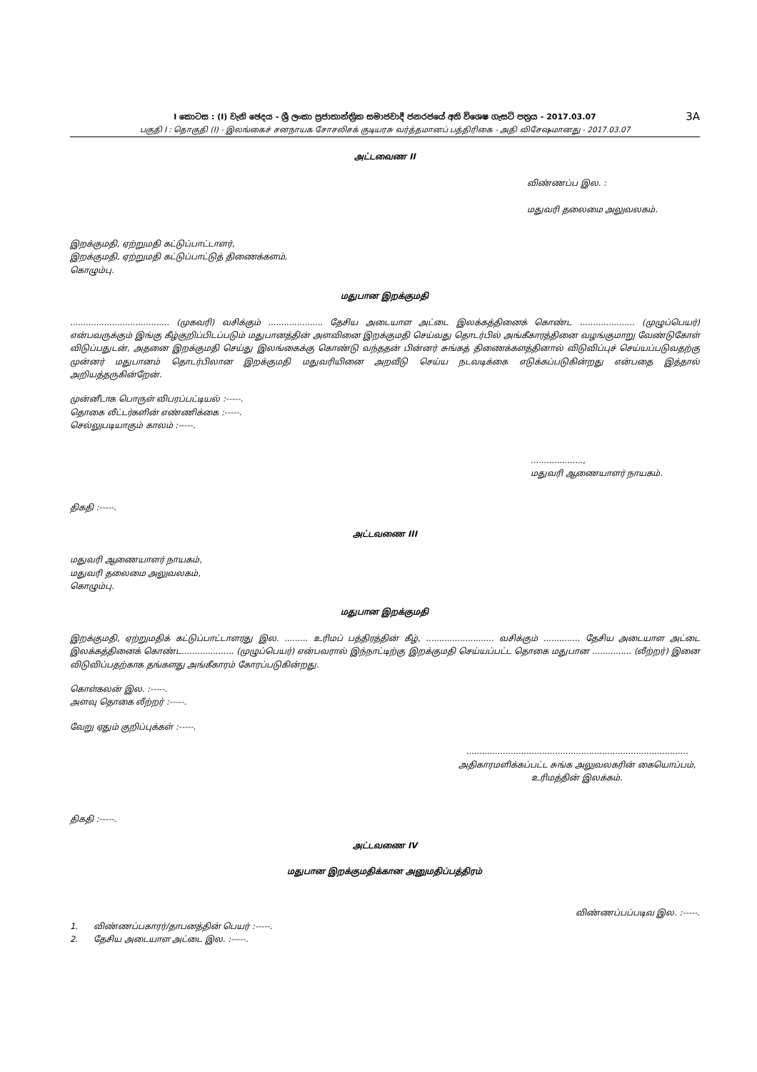I කොටස : (I) වැනි ඡෙදය - ශ්‍රී ලංකා ප්‍රජාතාන්ත්‍රික සමාජවාදී ජනරජයේ අති විශෙෂ ගැසට් පත්‍රය - 2017.03.07 3A
பகுதி I : தொகுதி (I) - இலங்கைச் சனநாயக சோசலிசக் குடியரசு வர்த்தமானப் பத்திரிகை - அதி விசேஷமானது - 2017.03.07
அட்டவைண II
விண்ணப்ப இல. :
மதுவரி தலைமை அலுவலகம்.
இறக்குமதி, ஏற்றுமதி கட்டுப்பாட்டாளர்,
இறக்குமதி, ஏற்றுமதி கட்டுப்பாட்டுத் திணைக்களம்,
கொழும்பு.
மதுபான இறக்குமதி
...................................... (முகவரி) வசிக்கும் ..................... தேசிய அடையாள அட்டை இலக்கத்தினைக் கொண்ட ..................... (முழுப்பெயர்) என்பவருக்கும் இங்கு கீழ்குறிப்பிடப்படும் மதுபானத்தின் அளவினை இறக்குமதி செய்வது தொடர்பில் அங்கீகாரத்தினை வழங்குமாறு வேண்டுகோள் விடுப்பதுடன், அதனை இறக்குமதி செய்து இலங்கைக்கு கொண்டு வந்ததன் பின்னர் சுங்கத் திணைக்களத்தினால் விடுவிப்புச் செய்யப்படுவதற்கு முன்னர் மதுபானம் தொடர்பிலான இறக்குமதி மதுவரியினை அறவீடு செய்ய நடவடிக்கை எடுக்கப்படுகின்றது என்பதை இத்தால் அறியத்தருகின்றேன்.
முன்னீடாக பொருள் விபரப்பட்டியல் :-----.
தொகை லீட்டர்களின் எண்ணிக்கை :-----.
செல்லுபடியாகும் காலம் :-----.
....................,
மதுவரி ஆணையாளர் நாயகம்.
திகதி :-----.
அட்டவணை III
மதுவரி ஆணையாளர் நாயகம்,
மதுவரி தலைமை அலுவலகம்,
கொழும்பு.
மதுபான இறக்குமதி
இறக்குமதி, ஏற்றுமதிக் கட்டுப்பாட்டாளரது இல. ......... உரிமப் பத்திரத்தின் கீழ், .......................... வசிக்கும் .............. தேசிய அடையாள அட்டை இலக்கத்தினைக் கொண்ட.................... (முழுப்பெயர்) என்பவரால் இந்நாட்டிற்கு இறக்குமதி செய்யப்பட்ட தொகை மதுபான ............... (லீற்றர்) இனை விடுவிப்பதற்காக தங்களது அங்கீகாரம் கோரப்படுகின்றது.
கொள்கலன் இல. :-----.
அளவு தொகை லீற்றர் :-----.
வேறு ஏதும் குறிப்புக்கள் :-----.
.....................................................................................
அதிகாரமளிக்கப்பட்ட சுங்க அலுவலகரின் கையொப்பம்,
உரிமத்தின் இலக்கம்.
திகதி :-----.
அட்டவணை IV
மதுபான இறக்குமதிக்கான அனுமதிப்பத்திரம்
விண்ணப்பப்படிவ இல. :-----.
1. விண்ணப்பகாரர்/தாபனத்தின் பெயர் :-----.
2. தேசிய அடையாள அட்டை இல. :-----.